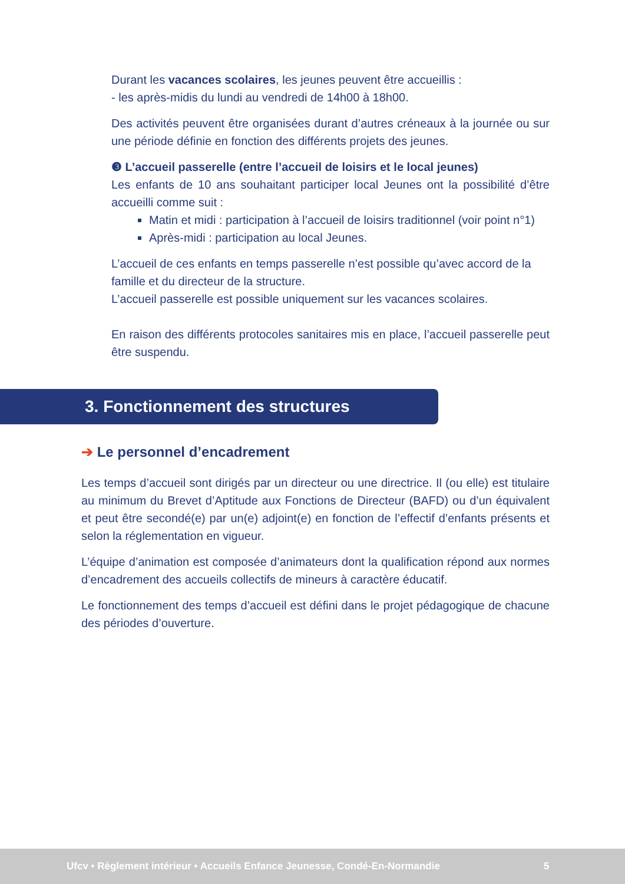Durant les vacances scolaires, les jeunes peuvent être accueillis :
- les après-midis du lundi au vendredi de 14h00 à 18h00.
Des activités peuvent être organisées durant d’autres créneaux à la journée ou sur une période définie en fonction des différents projets des jeunes.
❸ L’accueil passerelle (entre l’accueil de loisirs et le local jeunes)
Les enfants de 10 ans souhaitant participer local Jeunes ont la possibilité d’être accueilli comme suit :
Matin et midi : participation à l’accueil de loisirs traditionnel (voir point n°1)
Après-midi : participation au local Jeunes.
L’accueil de ces enfants en temps passerelle n’est possible qu’avec accord de la famille et du directeur de la structure.
L’accueil passerelle est possible uniquement sur les vacances scolaires.
En raison des différents protocoles sanitaires mis en place, l’accueil passerelle peut être suspendu.
3. Fonctionnement des structures
➔ Le personnel d’encadrement
Les temps d’accueil sont dirigés par un directeur ou une directrice. Il (ou elle) est titulaire au minimum du Brevet d’Aptitude aux Fonctions de Directeur (BAFD) ou d’un équivalent et peut être secondé(e) par un(e) adjoint(e) en fonction de l’effectif d’enfants présents et selon la réglementation en vigueur.
L’équipe d’animation est composée d’animateurs dont la qualification répond aux normes d’encadrement des accueils collectifs de mineurs à caractère éducatif.
Le fonctionnement des temps d’accueil est défini dans le projet pédagogique de chacune des périodes d’ouverture.
Ufcv • Règlement intérieur • Accueils Enfance Jeunesse, Condé-En-Normandie 5